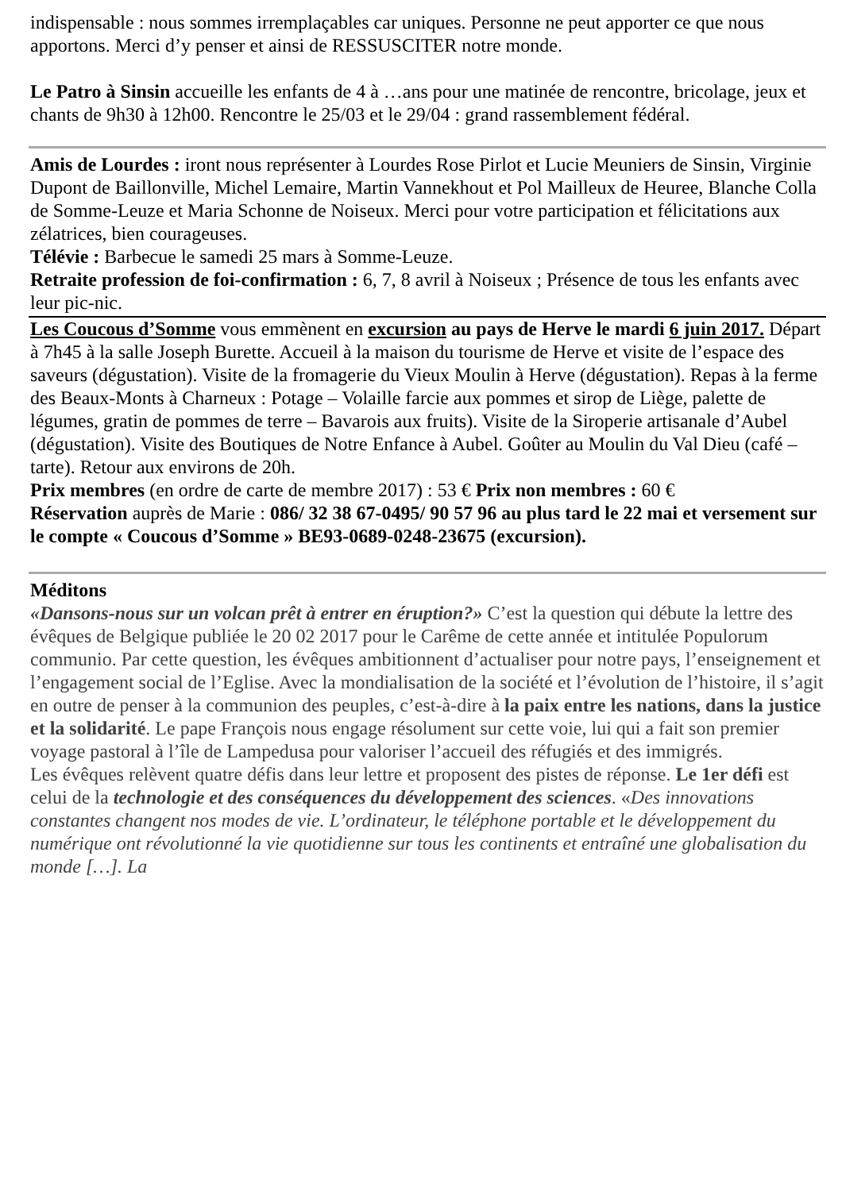indispensable : nous sommes irremplaçables car uniques. Personne ne peut apporter ce que nous apportons. Merci d’y penser et ainsi de RESSUSCITER notre monde.
Le Patro à Sinsin accueille les enfants de 4 à …ans pour une matinée de rencontre, bricolage, jeux et chants de 9h30 à 12h00. Rencontre le 25/03 et le 29/04 : grand rassemblement fédéral.
Amis de Lourdes : iront nous représenter à Lourdes Rose Pirlot et Lucie Meuniers de Sinsin, Virginie Dupont de Baillonville, Michel Lemaire, Martin Vannekhout et Pol Mailleux de Heuree, Blanche Colla de Somme-Leuze et Maria Schonne de Noiseux. Merci pour votre participation et félicitations aux zélatrices, bien courageuses.
Télévie : Barbecue le samedi 25 mars à Somme-Leuze.
Retraite profession de foi-confirmation : 6, 7, 8 avril à Noiseux ; Présence de tous les enfants avec leur pic-nic.
Les Coucous d’Somme vous emmènent en excursion au pays de Herve le mardi 6 juin 2017. Départ à 7h45 à la salle Joseph Burette. Accueil à la maison du tourisme de Herve et visite de l’espace des saveurs (dégustation). Visite de la fromagerie du Vieux Moulin à Herve (dégustation). Repas à la ferme des Beaux-Monts à Charneux : Potage – Volaille farcie aux pommes et sirop de Liège, palette de légumes, gratin de pommes de terre – Bavarois aux fruits). Visite de la Siroperie artisanale d’Aubel (dégustation). Visite des Boutiques de Notre Enfance à Aubel. Goûter au Moulin du Val Dieu (café – tarte). Retour aux environs de 20h.
Prix membres (en ordre de carte de membre 2017) : 53 € Prix non membres : 60 €
Réservation auprès de Marie : 086/ 32 38 67-0495/ 90 57 96 au plus tard le 22 mai et versement sur le compte « Coucous d’Somme » BE93-0689-0248-23675 (excursion).
Méditons
«Dansons-nous sur un volcan prêt à entrer en éruption?» C’est la question qui débute la lettre des évêques de Belgique publiée le 20 02 2017 pour le Carême de cette année et intitulée Populorum communio. Par cette question, les évêques ambitionnent d’actualiser pour notre pays, l’enseignement et l’engagement social de l’Eglise. Avec la mondialisation de la société et l’évolution de l’histoire, il s’agit en outre de penser à la communion des peuples, c’est-à-dire à la paix entre les nations, dans la justice et la solidarité. Le pape François nous engage résolument sur cette voie, lui qui a fait son premier voyage pastoral à l’île de Lampedusa pour valoriser l’accueil des réfugiés et des immigrés.
Les évêques relèvent quatre défis dans leur lettre et proposent des pistes de réponse. Le 1er défi est celui de la technologie et des conséquences du développement des sciences. «Des innovations constantes changent nos modes de vie. L’ordinateur, le téléphone portable et le développement du numérique ont révolutionné la vie quotidienne sur tous les continents et entraîné une globalisation du monde […]. La